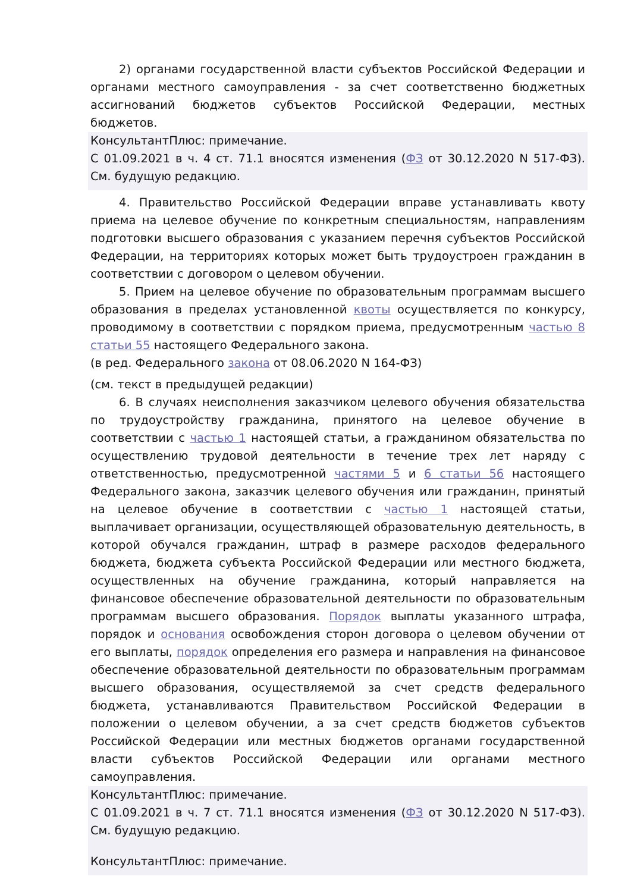2) органами государственной власти субъектов Российской Федерации и органами местного самоуправления - за счет соответственно бюджетных ассигнований бюджетов субъектов Российской Федерации, местных бюджетов.
КонсультантПлюс: примечание.
С 01.09.2021 в ч. 4 ст. 71.1 вносятся изменения (ФЗ от 30.12.2020 N 517-ФЗ). См. будущую редакцию.
4. Правительство Российской Федерации вправе устанавливать квоту приема на целевое обучение по конкретным специальностям, направлениям подготовки высшего образования с указанием перечня субъектов Российской Федерации, на территориях которых может быть трудоустроен гражданин в соответствии с договором о целевом обучении.
5. Прием на целевое обучение по образовательным программам высшего образования в пределах установленной квоты осуществляется по конкурсу, проводимому в соответствии с порядком приема, предусмотренным частью 8 статьи 55 настоящего Федерального закона.
(в ред. Федерального закона от 08.06.2020 N 164-ФЗ)
(см. текст в предыдущей редакции)
6. В случаях неисполнения заказчиком целевого обучения обязательства по трудоустройству гражданина, принятого на целевое обучение в соответствии с частью 1 настоящей статьи, а гражданином обязательства по осуществлению трудовой деятельности в течение трех лет наряду с ответственностью, предусмотренной частями 5 и 6 статьи 56 настоящего Федерального закона, заказчик целевого обучения или гражданин, принятый на целевое обучение в соответствии с частью 1 настоящей статьи, выплачивает организации, осуществляющей образовательную деятельность, в которой обучался гражданин, штраф в размере расходов федерального бюджета, бюджета субъекта Российской Федерации или местного бюджета, осуществленных на обучение гражданина, который направляется на финансовое обеспечение образовательной деятельности по образовательным программам высшего образования. Порядок выплаты указанного штрафа, порядок и основания освобождения сторон договора о целевом обучении от его выплаты, порядок определения его размера и направления на финансовое обеспечение образовательной деятельности по образовательным программам высшего образования, осуществляемой за счет средств федерального бюджета, устанавливаются Правительством Российской Федерации в положении о целевом обучении, а за счет средств бюджетов субъектов Российской Федерации или местных бюджетов органами государственной власти субъектов Российской Федерации или органами местного самоуправления.
КонсультантПлюс: примечание.
С 01.09.2021 в ч. 7 ст. 71.1 вносятся изменения (ФЗ от 30.12.2020 N 517-ФЗ). См. будущую редакцию.
КонсультантПлюс: примечание.